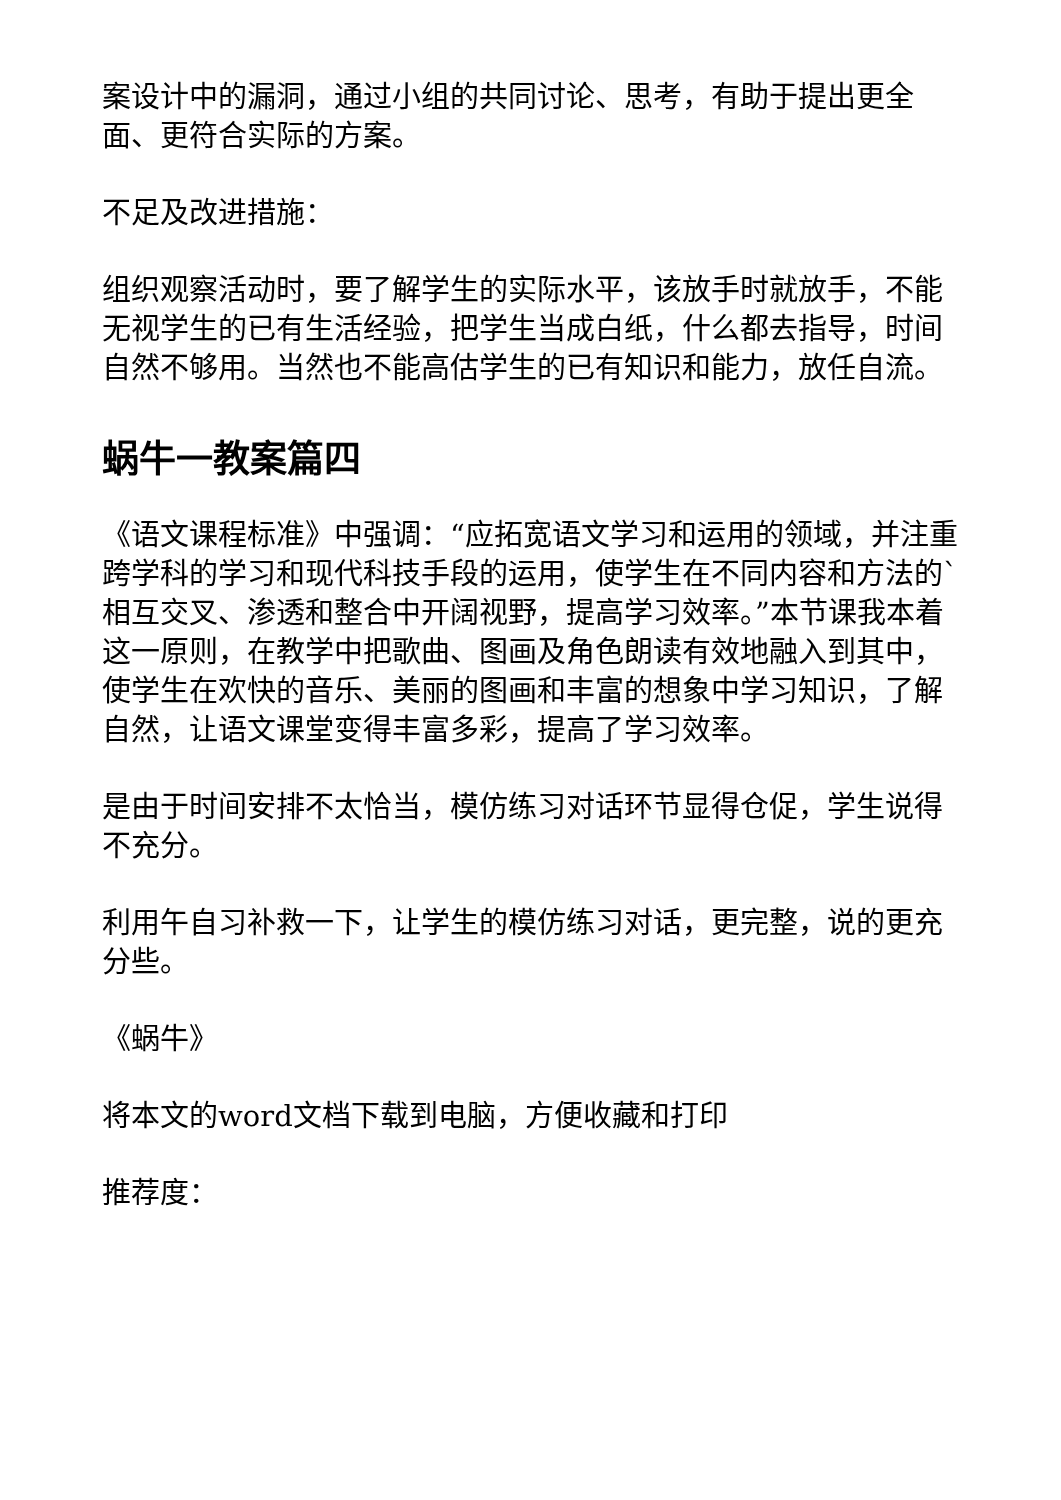案设计中的漏洞，通过小组的共同讨论、思考，有助于提出更全面、更符合实际的方案。
不足及改进措施：
组织观察活动时，要了解学生的实际水平，该放手时就放手，不能无视学生的已有生活经验，把学生当成白纸，什么都去指导，时间自然不够用。当然也不能高估学生的已有知识和能力，放任自流。
蜗牛一教案篇四
《语文课程标准》中强调：“应拓宽语文学习和运用的领域，并注重跨学科的学习和现代科技手段的运用，使学生在不同内容和方法的`相互交叉、渗透和整合中开阔视野，提高学习效率。”本节课我本着这一原则，在教学中把歌曲、图画及角色朗读有效地融入到其中，使学生在欢快的音乐、美丽的图画和丰富的想象中学习知识，了解自然，让语文课堂变得丰富多彩，提高了学习效率。
是由于时间安排不太恰当，模仿练习对话环节显得仓促，学生说得不充分。
利用午自习补救一下，让学生的模仿练习对话，更完整，说的更充分些。
《蜗牛》
将本文的word文档下载到电脑，方便收藏和打印
推荐度：